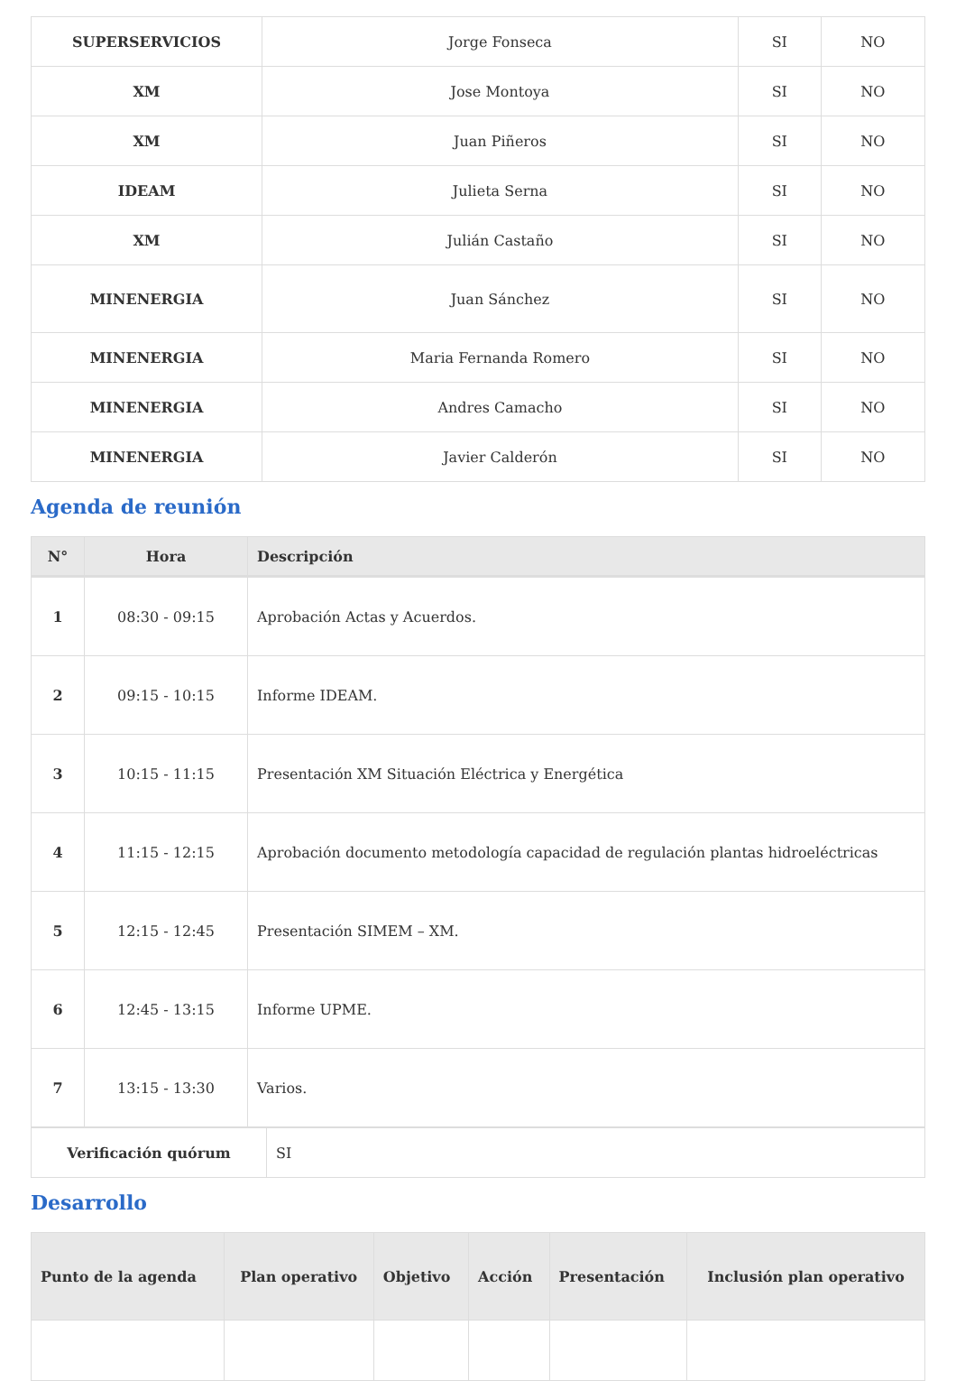| SUPERSERVICIOS | Jorge Fonseca | SI | NO |
| XM | Jose Montoya | SI | NO |
| XM | Juan Piñeros | SI | NO |
| IDEAM | Julieta Serna | SI | NO |
| XM | Julián Castaño | SI | NO |
| MINENERGIA | Juan Sánchez | SI | NO |
| MINENERGIA | Maria Fernanda Romero | SI | NO |
| MINENERGIA | Andres Camacho | SI | NO |
| MINENERGIA | Javier Calderón | SI | NO |
Agenda de reunión
| N° | Hora | Descripción |
| --- | --- | --- |
| 1 | 08:30 - 09:15 | Aprobación Actas y Acuerdos. |
| 2 | 09:15 - 10:15 | Informe IDEAM. |
| 3 | 10:15 - 11:15 | Presentación XM Situación Eléctrica y Energética |
| 4 | 11:15 - 12:15 | Aprobación documento metodología capacidad de regulación plantas hidroeléctricas |
| 5 | 12:15 - 12:45 | Presentación SIMEM – XM. |
| 6 | 12:45 - 13:15 | Informe UPME. |
| 7 | 13:15 - 13:30 | Varios. |
| Verificación quórum | SI |
Desarrollo
| Punto de la agenda | Plan operativo | Objetivo | Acción | Presentación | Inclusión plan operativo |
| --- | --- | --- | --- | --- | --- |